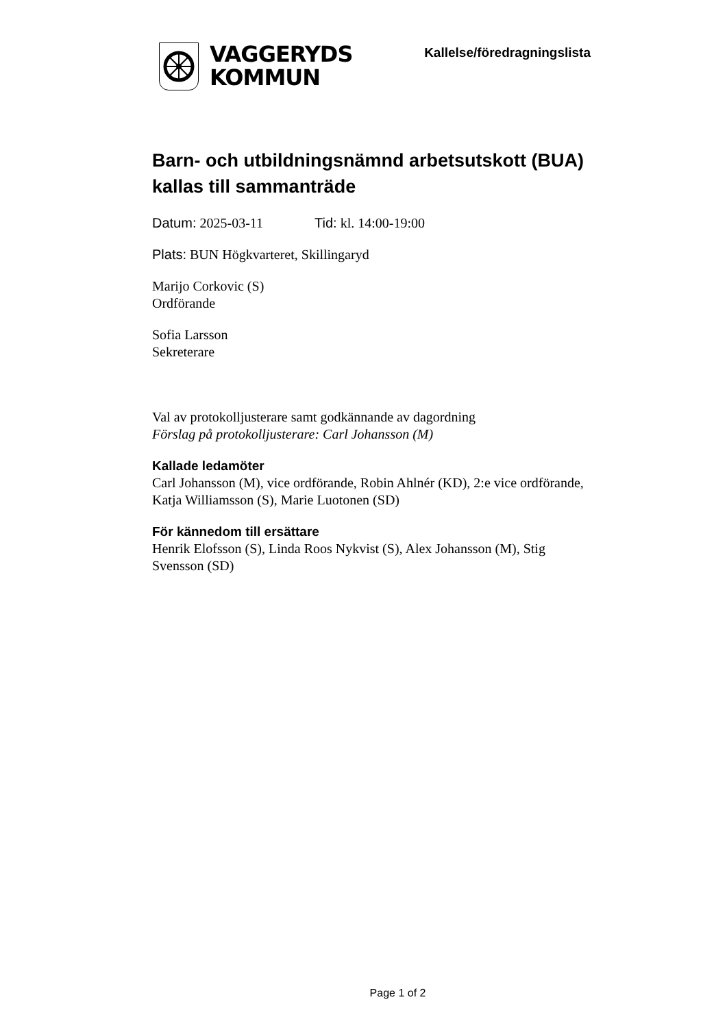VAGGERYDS
KOMMUN
Kallelse/föredragningslista
Barn- och utbildningsnämnd arbetsutskott (BUA) kallas till sammanträde
Datum: 2025-03-11 Tid: kl. 14:00-19:00
Plats: BUN Högkvarteret, Skillingaryd
Marijo Corkovic (S)
Ordförande
Sofia Larsson
Sekreterare
Val av protokolljusterare samt godkännande av dagordning
Förslag på protokolljusterare: Carl Johansson (M)
Kallade ledamöter
Carl Johansson (M), vice ordförande, Robin Ahlnér (KD), 2:e vice ordförande, Katja Williamsson (S), Marie Luotonen (SD)
För kännedom till ersättare
Henrik Elofsson (S), Linda Roos Nykvist (S), Alex Johansson (M), Stig Svensson (SD)
Page 1 of 2